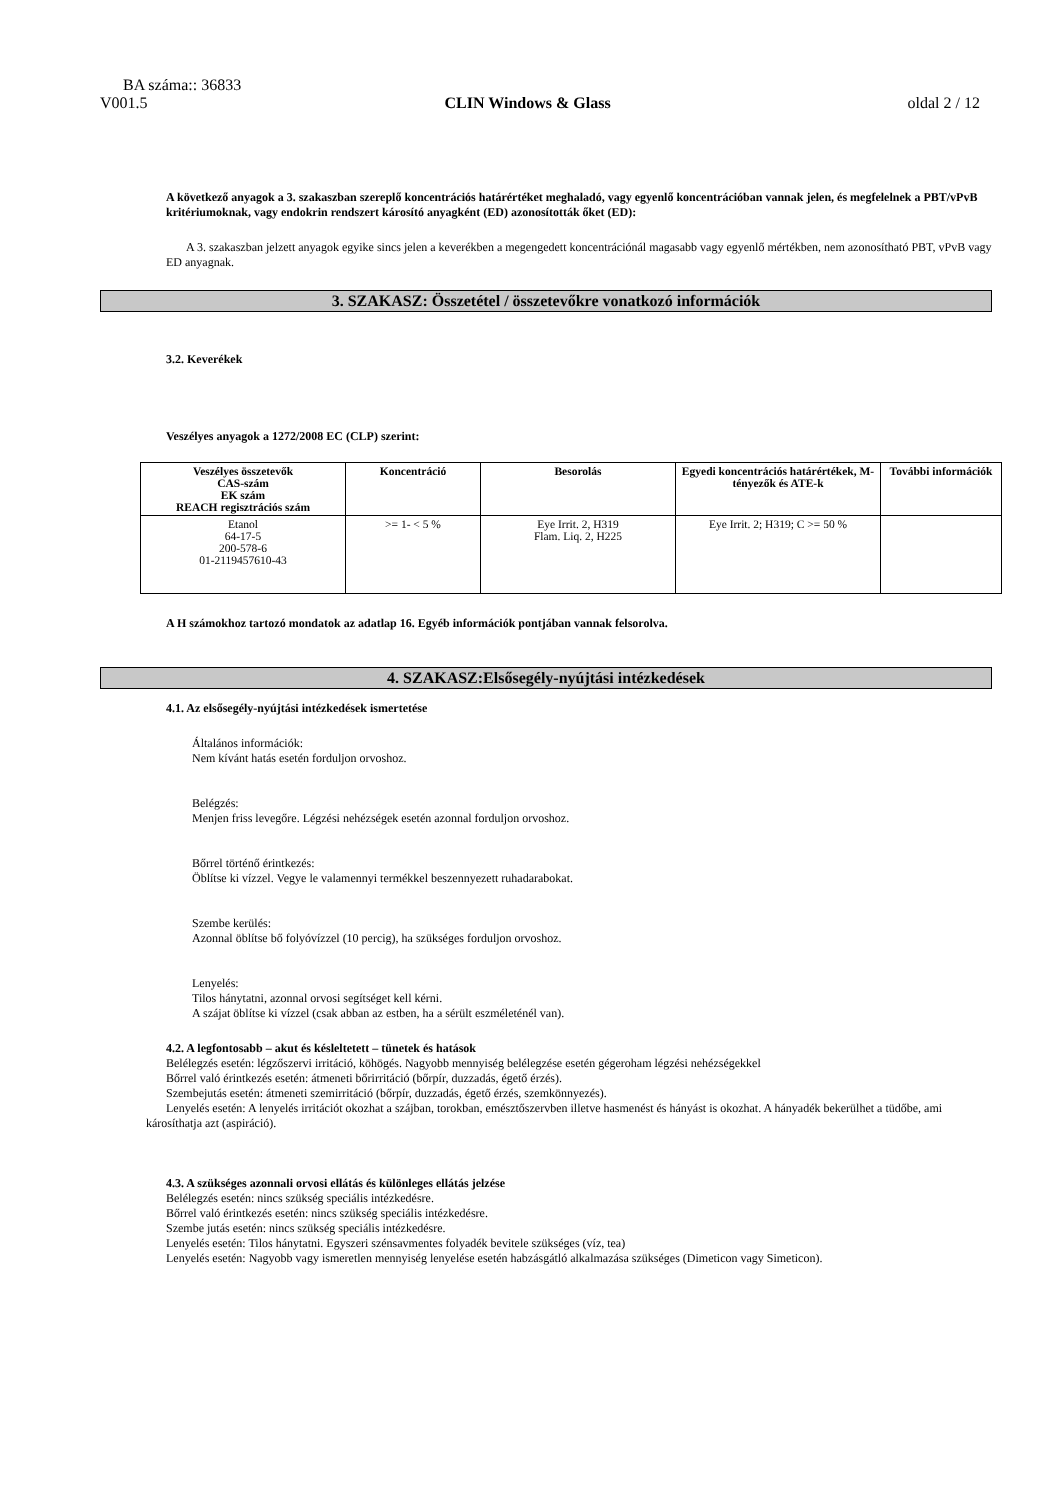BA száma:: 36833
V001.5 CLIN Windows & Glass oldal 2 / 12
A következő anyagok a 3. szakaszban szereplő koncentrációs határértéket meghaladó, vagy egyenlő koncentrációban vannak jelen, és megfelelnek a PBT/vPvB kritériumoknak, vagy endokrin rendszert károsító anyagként (ED) azonosították őket (ED):
A 3. szakaszban jelzett anyagok egyike sincs jelen a keverékben a megengedett koncentrációnál magasabb vagy egyenlő mértékben, nem azonosítható PBT, vPvB vagy ED anyagnak.
3. SZAKASZ: Összetétel / összetevőkre vonatkozó információk
3.2. Keverékek
Veszélyes anyagok a 1272/2008 EC (CLP) szerint:
| Veszélyes összetevők CAS-szám EK szám REACH regisztrációs szám | Koncentráció | Besorolás | Egyedi koncentrációs határértékek, M-tényezők és ATE-k | További információk |
| --- | --- | --- | --- | --- |
| Etanol 64-17-5 200-578-6 01-2119457610-43 | >= 1- < 5 % | Eye Irrit. 2, H319 Flam. Liq. 2, H225 | Eye Irrit. 2; H319; C >= 50 % | |
A H számokhoz tartozó mondatok az adatlap 16. Egyéb információk pontjában vannak felsorolva.
4. SZAKASZ:Elsősegély-nyújtási intézkedések
4.1. Az elsősegély-nyújtási intézkedések ismertetése
Általános információk:
Nem kívánt hatás esetén forduljon orvoshoz.
Belégzés:
Menjen friss levegőre. Légzési nehézségek esetén azonnal forduljon orvoshoz.
Bőrrel történő érintkezés:
Öblítse ki vízzel. Vegye le valamennyi termékkel beszennyezett ruhadarabokat.
Szembe kerülés:
Azonnal öblítse bő folyóvízzel (10 percig), ha szükséges forduljon orvoshoz.
Lenyelés:
Tilos hánytatni, azonnal orvosi segítséget kell kérni.
A szájat öblítse ki vízzel (csak abban az estben, ha a sérült eszméleténél van).
4.2. A legfontosabb – akut és késleltetett – tünetek és hatások
Belélegzés esetén: légzőszervi irritáció, köhögés. Nagyobb mennyiség belélegzése esetén gégeroham légzési nehézségekkel
Bőrrel való érintkezés esetén: átmeneti bőrirritáció (bőrpír, duzzadás, égető érzés).
Szembejutás esetén: átmeneti szemirritáció (bőrpír, duzzadás, égető érzés, szemkönnyezés).
Lenyelés esetén: A lenyelés irritációt okozhat a szájban, torokban, emésztőszervben illetve hasmenést és hányást is okozhat. A hányadék bekerülhet a tüdőbe, ami károsíthatja azt (aspiráció).
4.3. A szükséges azonnali orvosi ellátás és különleges ellátás jelzése
Belélegzés esetén: nincs szükség speciális intézkedésre.
Bőrrel való érintkezés esetén: nincs szükség speciális intézkedésre.
Szembe jutás esetén: nincs szükség speciális intézkedésre.
Lenyelés esetén: Tilos hánytatni. Egyszeri szénsavmentes folyadék bevitele szükséges (víz, tea)
Lenyelés esetén: Nagyobb vagy ismeretlen mennyiség lenyelése esetén habzásgátló alkalmazása szükséges (Dimeticon vagy Simeticon).